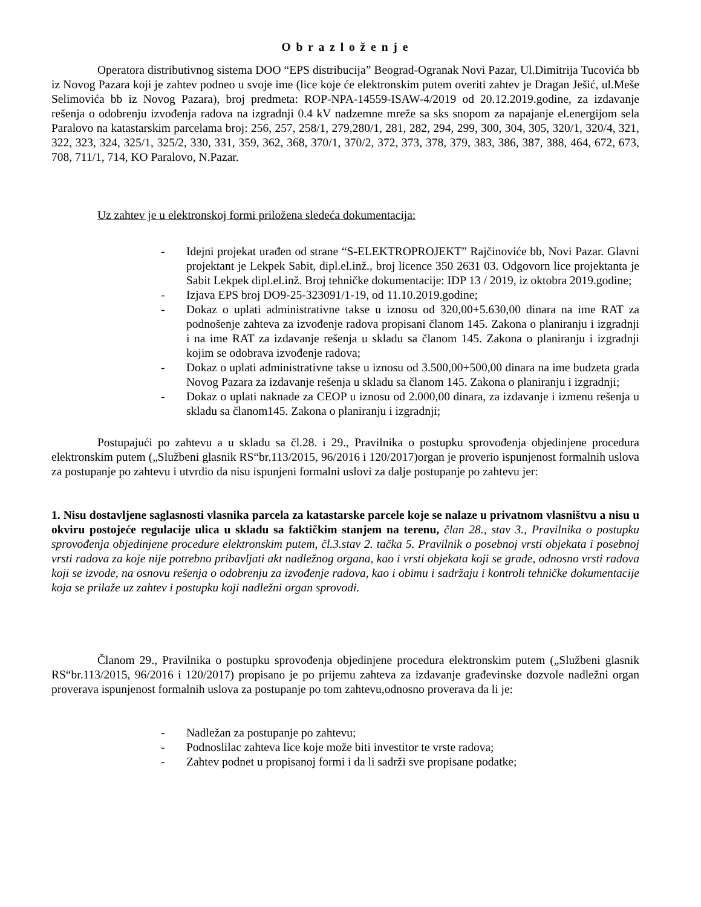O b r a z l o ž e n j e
Operatora distributivnog sistema DOO “EPS distribucija” Beograd-Ogranak Novi Pazar, Ul.Dimitrija Tucovića bb iz Novog Pazara koji je zahtev podneo u svoje ime (lice koje će elektronskim putem overiti zahtev je Dragan Ješić, ul.Meše Selimovića bb iz Novog Pazara), broj predmeta: ROP-NPA-14559-ISAW-4/2019 od 20.12.2019.godine, za izdavanje rešenja o odobrenju izvođenja radova na izgradnji 0.4 kV nadzemne mreže sa sks snopom za napajanje el.energijom sela Paralovo na katastarskim parcelama broj: 256, 257, 258/1, 279,280/1, 281, 282, 294, 299, 300, 304, 305, 320/1, 320/4, 321, 322, 323, 324, 325/1, 325/2, 330, 331, 359, 362, 368, 370/1, 370/2, 372, 373, 378, 379, 383, 386, 387, 388, 464, 672, 673, 708, 711/1, 714, KO Paralovo, N.Pazar.
Uz zahtev je u elektronskoj formi priložena sledeća dokumentacija:
- Idejni projekat urađen od strane “S-ELEKTROPROJEKT” Rajčinoviće bb, Novi Pazar. Glavni projektant je Lekpek Sabit, dipl.el.inž., broj licence 350 2631 03. Odgovorn lice projektanta je Sabit Lekpek dipl.el.inž. Broj tehničke dokumentacije: IDP 13 / 2019, iz oktobra 2019.godine;
- Izjava EPS broj DO9-25-323091/1-19, od 11.10.2019.godine;
- Dokaz o uplati administrativne takse u iznosu od 320,00+5.630,00 dinara na ime RAT za podnošenje zahteva za izvođenje radova propisani članom 145. Zakona o planiranju i izgradnji i na ime RAT za izdavanje rešenja u skladu sa članom 145. Zakona o planiranju i izgradnji kojim se odobrava izvođenje radova;
- Dokaz o uplati administrativne takse u iznosu od 3.500,00+500,00 dinara na ime budzeta grada Novog Pazara za izdavanje rešenja u skladu sa članom 145. Zakona o planiranju i izgradnji;
- Dokaz o uplati naknade za CEOP u iznosu od 2.000,00 dinara, za izdavanje i izmenu rešenja u skladu sa članom145. Zakona o planiranju i izgradnji;
Postupajući po zahtevu a u skladu sa čl.28. i 29., Pravilnika o postupku sprovođenja objedinjene procedura elektronskim putem („Službeni glasnik RS“br.113/2015, 96/2016 i 120/2017)organ je proverio ispunjenost formalnih uslova za postupanje po zahtevu i utvrdio da nisu ispunjeni formalni uslovi za dalje postupanje po zahtevu jer:
1. Nisu dostavljene saglasnosti vlasnika parcela za katastarske parcele koje se nalaze u privatnom vlasništvu a nisu u okviru postojeće regulacije ulica u skladu sa faktičkim stanjem na terenu, član 28., stav 3., Pravilnika o postupku sprovođenja objedinjene procedure elektronskim putem, čl.3.stav 2. tačka 5. Pravilnik o posebnoj vrsti objekata i posebnoj vrsti radova za koje nije potrebno pribavljati akt nadležnog organa, kao i vrsti objekata koji se grade, odnosno vrsti radova koji se izvode, na osnovu rešenja o odobrenju za izvođenje radova, kao i obimu i sadržaju i kontroli tehničke dokumentacije koja se prilaže uz zahtev i postupku koji nadležni organ sprovodi.
Članom 29., Pravilnika o postupku sprovođenja objedinjene procedura elektronskim putem („Službeni glasnik RS“br.113/2015, 96/2016 i 120/2017) propisano je po prijemu zahteva za izdavanje građevinske dozvole nadležni organ proverava ispunjenost formalnih uslova za postupanje po tom zahtevu,odnosno proverava da li je:
- Nadležan za postupanje po zahtevu;
- Podnoslilac zahteva lice koje može biti investitor te vrste radova;
- Zahtev podnet u propisanoj formi i da li sadrži sve propisane podatke;